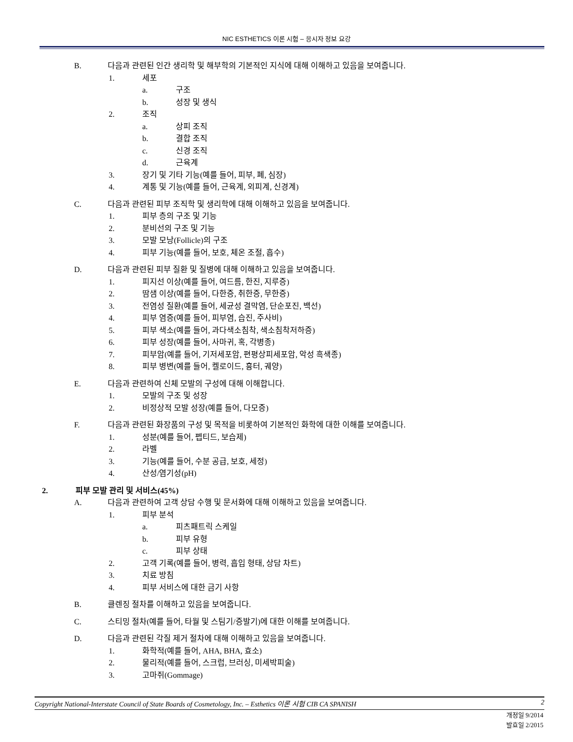NIC ESTHETICS 이론 시험 – 응시자 정보 요강
B. 다음과 관련된 인간 생리학 및 해부학의 기본적인 지식에 대해 이해하고 있음을 보여줍니다.
1. 세포
a. 구조
b. 성장 및 생식
2. 조직
a. 상피 조직
b. 결합 조직
c. 신경 조직
d. 근육계
3. 장기 및 기타 기능(예를 들어, 피부, 폐, 심장)
4. 계통 및 기능(예를 들어, 근육계, 외피계, 신경계)
C. 다음과 관련된 피부 조직학 및 생리학에 대해 이해하고 있음을 보여줍니다.
1. 피부 층의 구조 및 기능
2. 분비선의 구조 및 기능
3. 모발 모낭(Follicle)의 구조
4. 피부 기능(예를 들어, 보호, 체온 조절, 흡수)
D. 다음과 관련된 피부 질환 및 질병에 대해 이해하고 있음을 보여줍니다.
1. 피지선 이상(예를 들어, 여드름, 한진, 지루증)
2. 땀샘 이상(예를 들어, 다한증, 취한증, 무한증)
3. 전염성 질환(예를 들어, 세균성 결막염, 단순포진, 백선)
4. 피부 염증(예를 들어, 피부염, 습진, 주사비)
5. 피부 색소(예를 들어, 과다색소침착, 색소침착저하증)
6. 피부 성장(예를 들어, 사마귀, 혹, 각병종)
7. 피부암(예를 들어, 기저세포암, 편평상피세포암, 악성 흑색종)
8. 피부 병변(예를 들어, 켈로이드, 흉터, 궤양)
E. 다음과 관련하여 신체 모발의 구성에 대해 이해합니다.
1. 모발의 구조 및 성장
2. 비정상적 모발 성장(예를 들어, 다모증)
F. 다음과 관련된 화장품의 구성 및 목적을 비롯하여 기본적인 화학에 대한 이해를 보여줍니다.
1. 성분(예를 들어, 펩티드, 보습제)
2. 라벨
3. 기능(예를 들어, 수분 공급, 보호, 세정)
4. 산성/염기성(pH)
2. 피부 모발 관리 및 서비스(45%)
A. 다음과 관련하여 고객 상담 수행 및 문서화에 대해 이해하고 있음을 보여줍니다.
1. 피부 분석
a. 피츠패트릭 스케일
b. 피부 유형
c. 피부 상태
2. 고객 기록(예를 들어, 병력, 흡입 형태, 상담 차트)
3. 치료 방침
4. 피부 서비스에 대한 금기 사항
B. 클렌징 절차를 이해하고 있음을 보여줍니다.
C. 스티밍 절차(예를 들어, 타월 및 스팀기/증발기)에 대한 이해를 보여줍니다.
D. 다음과 관련된 각질 제거 절차에 대해 이해하고 있음을 보여줍니다.
1. 화학적(예를 들어, AHA, BHA, 효소)
2. 물리적(예를 들어, 스크럽, 브러싱, 미세박피술)
3. 고마쥐(Gommage)
Copyright National-Interstate Council of State Boards of Cosmetology, Inc. – Esthetics 이론 시험 CIB CA SPANISH 2
개정일 9/2014
발효일 2/2015